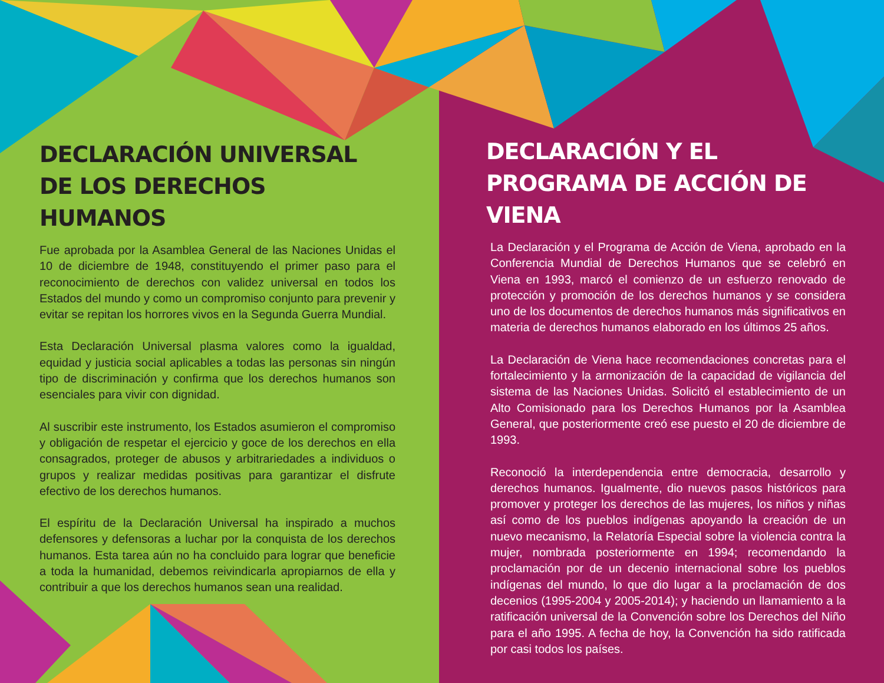DECLARACIÓN UNIVERSAL DE LOS DERECHOS HUMANOS
Fue aprobada por la Asamblea General de las Naciones Unidas el 10 de diciembre de 1948, constituyendo el primer paso para el reconocimiento de derechos con validez universal en todos los Estados del mundo y como un compromiso conjunto para prevenir y evitar se repitan los horrores vivos en la Segunda Guerra Mundial.
Esta Declaración Universal plasma valores como la igualdad, equidad y justicia social aplicables a todas las personas sin ningún tipo de discriminación y confirma que los derechos humanos son esenciales para vivir con dignidad.
Al suscribir este instrumento, los Estados asumieron el compromiso y obligación de respetar el ejercicio y goce de los derechos en ella consagrados, proteger de abusos y arbitrariedades a individuos o grupos y realizar medidas positivas para garantizar el disfrute efectivo de los derechos humanos.
El espíritu de la Declaración Universal ha inspirado a muchos defensores y defensoras a luchar por la conquista de los derechos humanos. Esta tarea aún no ha concluido para lograr que beneficie a toda la humanidad, debemos reivindicarla apropiarnos de ella y contribuir a que los derechos humanos sean una realidad.
DECLARACIÓN Y EL PROGRAMA DE ACCIÓN DE VIENA
La Declaración y el Programa de Acción de Viena, aprobado en la Conferencia Mundial de Derechos Humanos que se celebró en Viena en 1993, marcó el comienzo de un esfuerzo renovado de protección y promoción de los derechos humanos y se considera uno de los documentos de derechos humanos más significativos en materia de derechos humanos elaborado en los últimos 25 años.
La Declaración de Viena hace recomendaciones concretas para el fortalecimiento y la armonización de la capacidad de vigilancia del sistema de las Naciones Unidas. Solicitó el establecimiento de un Alto Comisionado para los Derechos Humanos por la Asamblea General, que posteriormente creó ese puesto el 20 de diciembre de 1993.
Reconoció la interdependencia entre democracia, desarrollo y derechos humanos. Igualmente, dio nuevos pasos históricos para promover y proteger los derechos de las mujeres, los niños y niñas así como de los pueblos indígenas apoyando la creación de un nuevo mecanismo, la Relatoría Especial sobre la violencia contra la mujer, nombrada posteriormente en 1994; recomendando la proclamación por de un decenio internacional sobre los pueblos indígenas del mundo, lo que dio lugar a la proclamación de dos decenios (1995-2004 y 2005-2014); y haciendo un llamamiento a la ratificación universal de la Convención sobre los Derechos del Niño para el año 1995. A fecha de hoy, la Convención ha sido ratificada por casi todos los países.